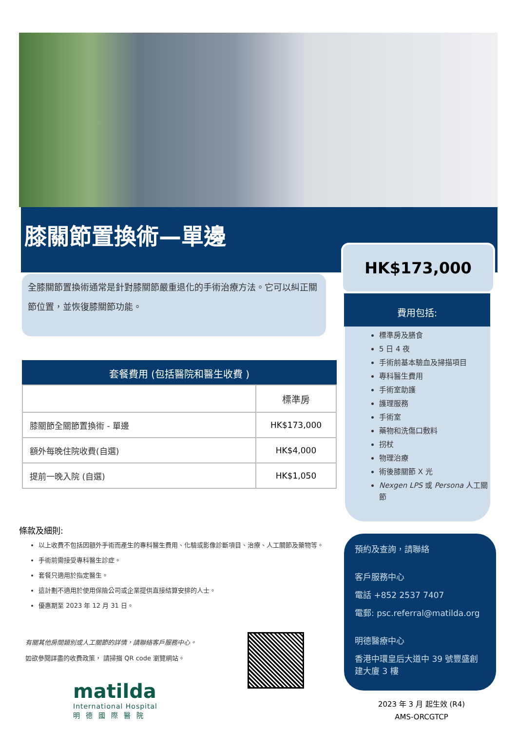膝關節置換術—單邊
HK$173,000
全膝關節置換術通常是針對膝關節嚴重退化的手術治療方法。它可以糾正關節位置，並恢復膝關節功能。
費用包括:
標準房及膳食
5 日 4 夜
手術前基本驗血及掃描項目
專科醫生費用
手術室助護
護理服務
手術室
藥物和洗傷口敷料
拐杖
物理治療
術後膝關節 X 光
Nexgen LPS 或 Persona 人工關節
套餐費用 (包括醫院和醫生收費 )
| | 標準房 |
| 膝關節全關節置換術 - 單邊 | HK$173,000 |
| 額外每晚住院收費(自選) | HK$4,000 |
| 提前一晚入院 (自選) | HK$1,050 |
條款及細則:
以上收費不包括因額外手術而產生的專科醫生費用、化驗或影像診斷項目、治療、人工關節及藥物等。
手術前需接受專科醫生診症。
套餐只適用於指定醫生。
這計劃不適用於使用保險公司或企業提供直接結算安排的人士。
優惠期至 2023 年 12 月 31 日。
有關其他房間類別或人工關節的詳情，請聯絡客戶服務中心。
如欲參閱詳盡的收費政策， 請掃描 QR code 瀏覽網站。
matilda
International Hospital
明德國際醫院
預約及查詢，請聯絡
客戶服務中心
電話 +852 2537 7407
電郵: psc.referral@matilda.org
明德醫療中心
香港中環皇后大道中 39 號豐盛創建大廈 3 樓
2023 年 3 月 起生效 (R4)
AMS-ORCGTCP